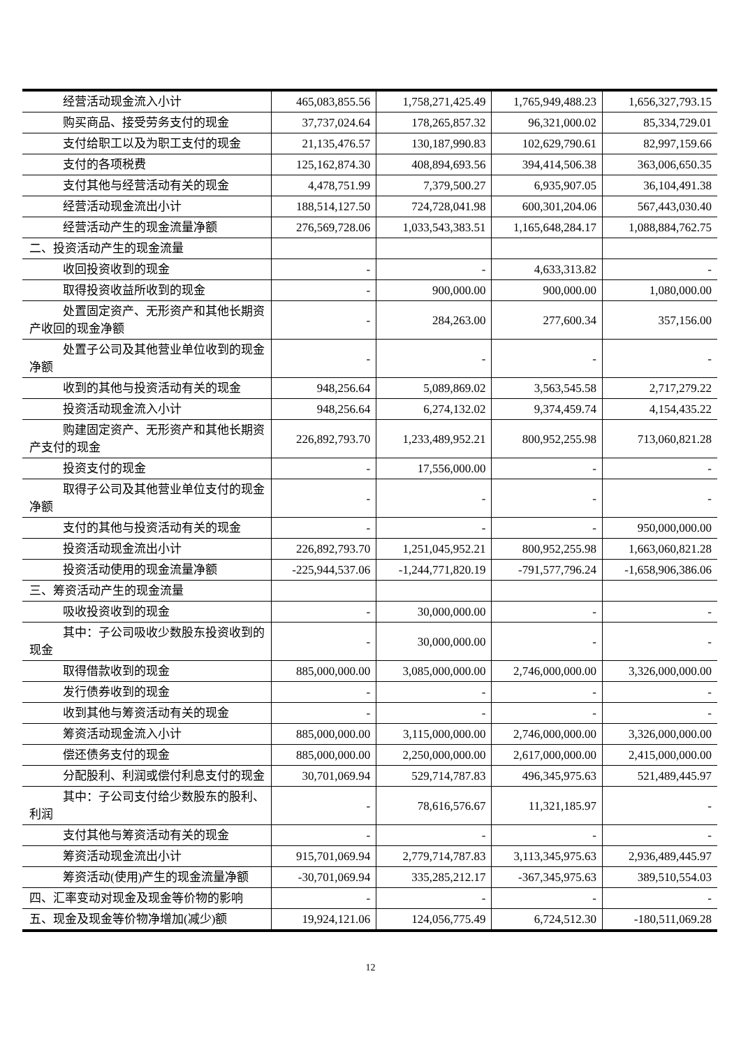| 经营活动现金流入小计 | 465,083,855.56 | 1,758,271,425.49 | 1,765,949,488.23 | 1,656,327,793.15 |
| 购买商品、接受劳务支付的现金 | 37,737,024.64 | 178,265,857.32 | 96,321,000.02 | 85,334,729.01 |
| 支付给职工以及为职工支付的现金 | 21,135,476.57 | 130,187,990.83 | 102,629,790.61 | 82,997,159.66 |
| 支付的各项税费 | 125,162,874.30 | 408,894,693.56 | 394,414,506.38 | 363,006,650.35 |
| 支付其他与经营活动有关的现金 | 4,478,751.99 | 7,379,500.27 | 6,935,907.05 | 36,104,491.38 |
| 经营活动现金流出小计 | 188,514,127.50 | 724,728,041.98 | 600,301,204.06 | 567,443,030.40 |
| 经营活动产生的现金流量净额 | 276,569,728.06 | 1,033,543,383.51 | 1,165,648,284.17 | 1,088,884,762.75 |
| 二、投资活动产生的现金流量 | | | | |
| 收回投资收到的现金 | - | - | 4,633,313.82 | - |
| 取得投资收益所收到的现金 | - | 900,000.00 | 900,000.00 | 1,080,000.00 |
| 处置固定资产、无形资产和其他长期资产收回的现金净额 | - | 284,263.00 | 277,600.34 | 357,156.00 |
| 处置子公司及其他营业单位收到的现金净额 | - | - | - | - |
| 收到的其他与投资活动有关的现金 | 948,256.64 | 5,089,869.02 | 3,563,545.58 | 2,717,279.22 |
| 投资活动现金流入小计 | 948,256.64 | 6,274,132.02 | 9,374,459.74 | 4,154,435.22 |
| 购建固定资产、无形资产和其他长期资产支付的现金 | 226,892,793.70 | 1,233,489,952.21 | 800,952,255.98 | 713,060,821.28 |
| 投资支付的现金 | - | 17,556,000.00 | - | - |
| 取得子公司及其他营业单位支付的现金净额 | - | - | - | - |
| 支付的其他与投资活动有关的现金 | - | - | - | 950,000,000.00 |
| 投资活动现金流出小计 | 226,892,793.70 | 1,251,045,952.21 | 800,952,255.98 | 1,663,060,821.28 |
| 投资活动使用的现金流量净额 | -225,944,537.06 | -1,244,771,820.19 | -791,577,796.24 | -1,658,906,386.06 |
| 三、筹资活动产生的现金流量 | | | | |
| 吸收投资收到的现金 | - | 30,000,000.00 | - | - |
| 其中：子公司吸收少数股东投资收到的现金 | - | 30,000,000.00 | - | - |
| 取得借款收到的现金 | 885,000,000.00 | 3,085,000,000.00 | 2,746,000,000.00 | 3,326,000,000.00 |
| 发行债券收到的现金 | - | - | - | - |
| 收到其他与筹资活动有关的现金 | - | - | - | - |
| 筹资活动现金流入小计 | 885,000,000.00 | 3,115,000,000.00 | 2,746,000,000.00 | 3,326,000,000.00 |
| 偿还债务支付的现金 | 885,000,000.00 | 2,250,000,000.00 | 2,617,000,000.00 | 2,415,000,000.00 |
| 分配股利、利润或偿付利息支付的现金 | 30,701,069.94 | 529,714,787.83 | 496,345,975.63 | 521,489,445.97 |
| 其中：子公司支付给少数股东的股利、利润 | - | 78,616,576.67 | 11,321,185.97 | - |
| 支付其他与筹资活动有关的现金 | - | - | - | - |
| 筹资活动现金流出小计 | 915,701,069.94 | 2,779,714,787.83 | 3,113,345,975.63 | 2,936,489,445.97 |
| 筹资活动(使用)产生的现金流量净额 | -30,701,069.94 | 335,285,212.17 | -367,345,975.63 | 389,510,554.03 |
| 四、汇率变动对现金及现金等价物的影响 | - | - | - | - |
| 五、现金及现金等价物净增加(减少)额 | 19,924,121.06 | 124,056,775.49 | 6,724,512.30 | -180,511,069.28 |
12